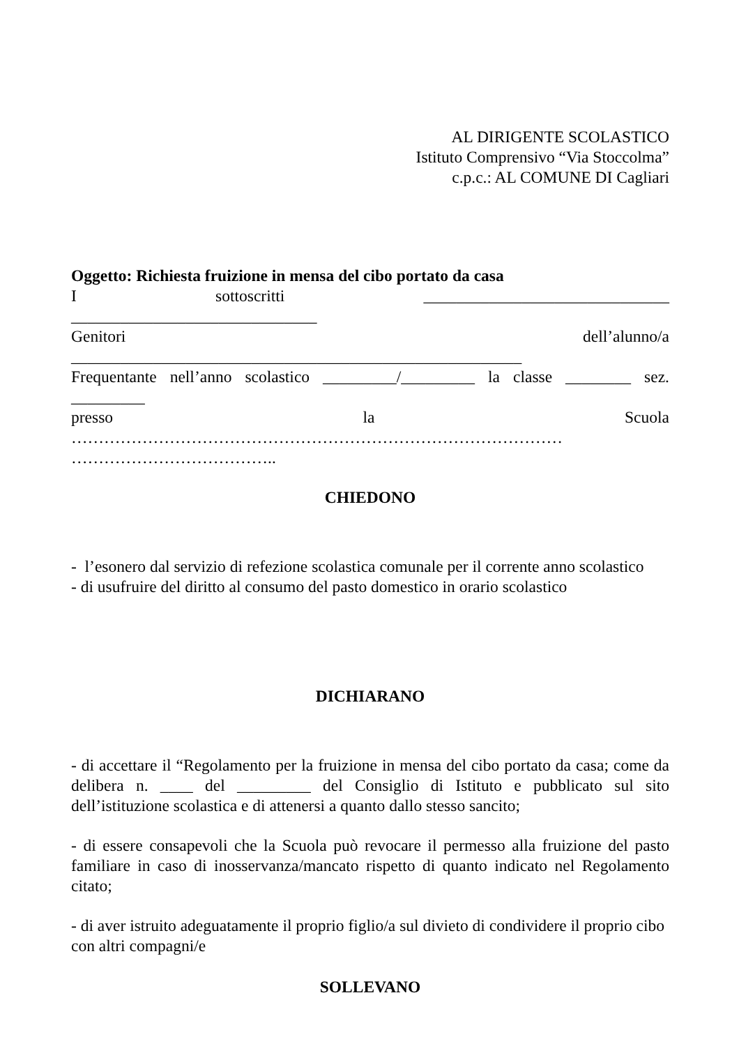AL DIRIGENTE SCOLASTICO
Istituto Comprensivo “Via Stoccolma”
c.p.c.: AL COMUNE DI Cagliari
Oggetto: Richiesta fruizione in mensa del cibo portato da casa
I sottoscritti ______________________________
______________________________
Genitori dell’alunno/a
_______________________________________________________
Frequentante nell’anno scolastico _________/_________ la classe ________ sez.
_________
presso la Scuola
………………………………………………………………………………
………………………………..
CHIEDONO
- l’esonero dal servizio di refezione scolastica comunale per il corrente anno scolastico
- di usufruire del diritto al consumo del pasto domestico in orario scolastico
DICHIARANO
- di accettare il “Regolamento per la fruizione in mensa del cibo portato da casa; come da delibera n. ____ del _________ del Consiglio di Istituto e pubblicato sul sito dell’istituzione scolastica e di attenersi a quanto dallo stesso sancito;
- di essere consapevoli che la Scuola può revocare il permesso alla fruizione del pasto familiare in caso di inosservanza/mancato rispetto di quanto indicato nel Regolamento citato;
- di aver istruito adeguatamente il proprio figlio/a sul divieto di condividere il proprio cibo con altri compagni/e
SOLLEVANO